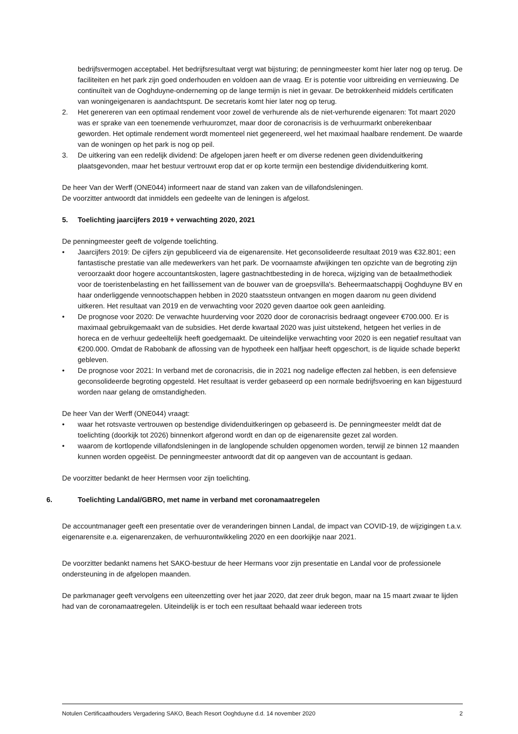bedrijfsvermogen acceptabel. Het bedrijfsresultaat vergt wat bijsturing; de penningmeester komt hier later nog op terug. De faciliteiten en het park zijn goed onderhouden en voldoen aan de vraag. Er is potentie voor uitbreiding en vernieuwing. De continuïteit van de Ooghduyne-onderneming op de lange termijn is niet in gevaar. De betrokkenheid middels certificaten van woningeigenaren is aandachtspunt. De secretaris komt hier later nog op terug.
2. Het genereren van een optimaal rendement voor zowel de verhurende als de niet-verhurende eigenaren: Tot maart 2020 was er sprake van een toenemende verhuuromzet, maar door de coronacrisis is de verhuurmarkt onberekenbaar geworden. Het optimale rendement wordt momenteel niet gegenereerd, wel het maximaal haalbare rendement. De waarde van de woningen op het park is nog op peil.
3. De uitkering van een redelijk dividend: De afgelopen jaren heeft er om diverse redenen geen dividenduitkering plaatsgevonden, maar het bestuur vertrouwt erop dat er op korte termijn een bestendige dividenduitkering komt.
De heer Van der Werff (ONE044) informeert naar de stand van zaken van de villafondsleningen.
De voorzitter antwoordt dat inmiddels een gedeelte van de leningen is afgelost.
5. Toelichting jaarcijfers 2019 + verwachting 2020, 2021
De penningmeester geeft de volgende toelichting.
• Jaarcijfers 2019: De cijfers zijn gepubliceerd via de eigenarensite. Het geconsolideerde resultaat 2019 was €32.801; een fantastische prestatie van alle medewerkers van het park. De voornaamste afwijkingen ten opzichte van de begroting zijn veroorzaakt door hogere accountantskosten, lagere gastnachtbesteding in de horeca, wijziging van de betaalmethodiek voor de toeristenbelasting en het faillissement van de bouwer van de groepsvilla's. Beheermaatschappij Ooghduyne BV en haar onderliggende vennootschappen hebben in 2020 staatssteun ontvangen en mogen daarom nu geen dividend uitkeren. Het resultaat van 2019 en de verwachting voor 2020 geven daartoe ook geen aanleiding.
• De prognose voor 2020: De verwachte huurderving voor 2020 door de coronacrisis bedraagt ongeveer €700.000. Er is maximaal gebruikgemaakt van de subsidies. Het derde kwartaal 2020 was juist uitstekend, hetgeen het verlies in de horeca en de verhuur gedeeltelijk heeft goedgemaakt. De uiteindelijke verwachting voor 2020 is een negatief resultaat van €200.000. Omdat de Rabobank de aflossing van de hypotheek een halfjaar heeft opgeschort, is de liquide schade beperkt gebleven.
• De prognose voor 2021: In verband met de coronacrisis, die in 2021 nog nadelige effecten zal hebben, is een defensieve geconsolideerde begroting opgesteld. Het resultaat is verder gebaseerd op een normale bedrijfsvoering en kan bijgestuurd worden naar gelang de omstandigheden.
De heer Van der Werff (ONE044) vraagt:
• waar het rotsvaste vertrouwen op bestendige dividenduitkeringen op gebaseerd is. De penningmeester meldt dat de toelichting (doorkijk tot 2026) binnenkort afgerond wordt en dan op de eigenarensite gezet zal worden.
• waarom de kortlopende villafondsleningen in de langlopende schulden opgenomen worden, terwijl ze binnen 12 maanden kunnen worden opgeëist. De penningmeester antwoordt dat dit op aangeven van de accountant is gedaan.
De voorzitter bedankt de heer Hermsen voor zijn toelichting.
6. Toelichting Landal/GBRO, met name in verband met coronamaatregelen
De accountmanager geeft een presentatie over de veranderingen binnen Landal, de impact van COVID-19, de wijzigingen t.a.v. eigenarensite e.a. eigenarenzaken, de verhuurontwikkeling 2020 en een doorkijkje naar 2021.
De voorzitter bedankt namens het SAKO-bestuur de heer Hermans voor zijn presentatie en Landal voor de professionele ondersteuning in de afgelopen maanden.
De parkmanager geeft vervolgens een uiteenzetting over het jaar 2020, dat zeer druk begon, maar na 15 maart zwaar te lijden had van de coronamaatregelen. Uiteindelijk is er toch een resultaat behaald waar iedereen trots
Notulen Certificaathouders Vergadering SAKO, Beach Resort Ooghduyne d.d. 14 november 2020 2